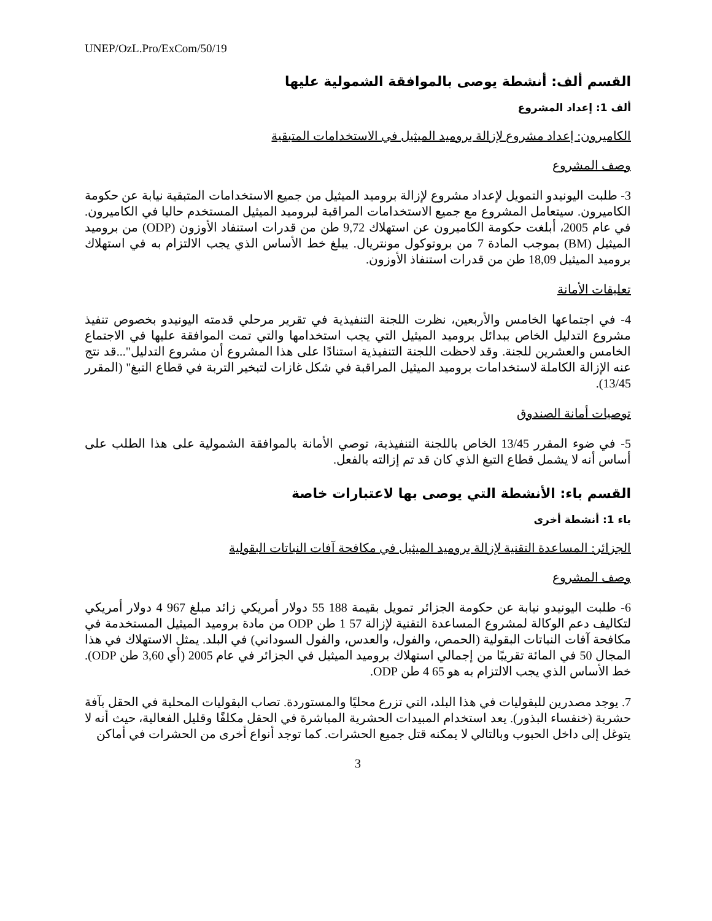UNEP/OzL.Pro/ExCom/50/19
القسم ألف: أنشطة يوصى بالموافقة الشمولية عليها
ألف 1: إعداد المشروع
الكاميرون: إعداد مشروع لإزالة بروميد الميثيل في الاستخدامات المتبقية
وصف المشروع
3- طلبت اليونيدو التمويل لإعداد مشروع لإزالة بروميد الميثيل من جميع الاستخدامات المتبقية نيابة عن حكومة الكاميرون. سيتعامل المشروع مع جميع الاستخدامات المراقبة لبروميد الميثيل المستخدم حاليا في الكاميرون. في عام 2005، أبلغت حكومة الكاميرون عن استهلاك 9,72 طن من قدرات استنفاد الأوزون (ODP) من بروميد الميثيل (BM) بموجب المادة 7 من بروتوكول مونتريال. يبلغ خط الأساس الذي يجب الالتزام به في استهلاك بروميد الميثيل 18,09 طن من قدرات استنفاذ الأوزون.
تعليقات الأمانة
4- في اجتماعها الخامس والأربعين، نظرت اللجنة التنفيذية في تقرير مرحلي قدمته اليونيدو بخصوص تنفيذ مشروع التدليل الخاص ببدائل بروميد الميثيل التي يجب استخدامها والتي تمت الموافقة عليها في الاجتماع الخامس والعشرين للجنة. وقد لاحظت اللجنة التنفيذية استنادًا على هذا المشروع أن مشروع التدليل"...قد نتج عنه الإزالة الكاملة لاستخدامات بروميد الميثيل المراقبة في شكل غازات لتبخير التربة في قطاع التبغ" (المقرر 13/45).
توصيات أمانة الصندوق
5- في ضوء المقرر 13/45 الخاص باللجنة التنفيذية، توصي الأمانة بالموافقة الشمولية على هذا الطلب على أساس أنه لا يشمل قطاع التبغ الذي كان قد تم إزالته بالفعل.
القسم باء: الأنشطة التي يوصى بها لاعتبارات خاصة
باء 1: أنشطة أخرى
الجزائر: المساعدة التقنية لإزالة بروميد الميثيل في مكافحة آفات النباتات البقولية
وصف المشروع
6- طلبت اليونيدو نيابة عن حكومة الجزائر تمويل بقيمة 188 55 دولار أمريكي زائد مبلغ 967 4 دولار أمريكي لتكاليف دعم الوكالة لمشروع المساعدة التقنية لإزالة 57 1 طن ODP من مادة بروميد الميثيل المستخدمة في مكافحة آفات النباتات البقولية (الحمص، والفول، والعدس، والفول السوداني) في البلد. يمثل الاستهلاك في هذا المجال 50 في المائة تقريبًا من إجمالي استهلاك بروميد الميثيل في الجزائر في عام 2005 (أي 3,60 طن ODP). خط الأساس الذي يجب الالتزام به هو 65 4 طن ODP.
7. يوجد مصدرين للبقوليات في هذا البلد، التي تزرع محليًا والمستوردة. تصاب البقوليات المحلية في الحقل بآفة حشرية (خنفساء البذور). يعد استخدام المبيدات الحشرية المباشرة في الحقل مكلفًا وقليل الفعالية، حيث أنه لا يتوغل إلى داخل الحبوب وبالتالي لا يمكنه قتل جميع الحشرات. كما توجد أنواع أخرى من الحشرات في أماكن
3